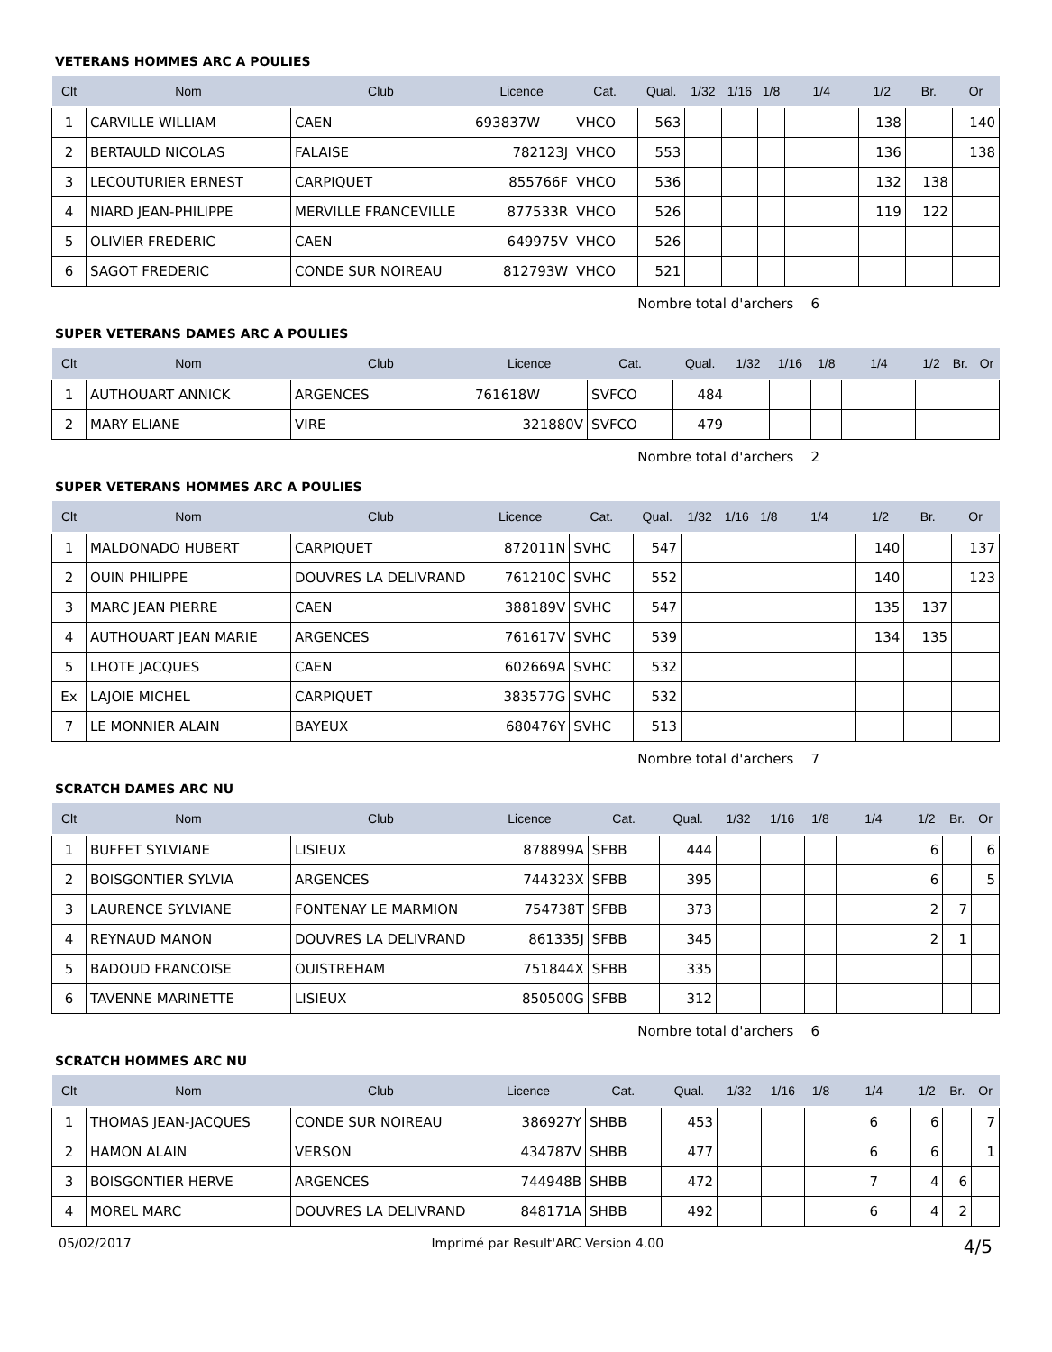VETERANS HOMMES ARC A POULIES
| Clt | Nom | Club | Licence | Cat. | Qual. | 1/32 | 1/16 | 1/8 | 1/4 | 1/2 | Br. | Or |
| --- | --- | --- | --- | --- | --- | --- | --- | --- | --- | --- | --- | --- |
| 1 | CARVILLE WILLIAM | CAEN | 693837W | VHCO | 563 | | | | | 138 | | 140 |
| 2 | BERTAULD NICOLAS | FALAISE | 782123J | VHCO | 553 | | | | | 136 | | 138 |
| 3 | LECOUTURIER ERNEST | CARPIQUET | 855766F | VHCO | 536 | | | | | 132 | 138 | |
| 4 | NIARD JEAN-PHILIPPE | MERVILLE FRANCEVILLE | 877533R | VHCO | 526 | | | | | 119 | 122 | |
| 5 | OLIVIER FREDERIC | CAEN | 649975V | VHCO | 526 | | | | | | | |
| 6 | SAGOT FREDERIC | CONDE SUR NOIREAU | 812793W | VHCO | 521 | | | | | | | |
Nombre total d'archers 6
SUPER VETERANS DAMES ARC A POULIES
| Clt | Nom | Club | Licence | Cat. | Qual. | 1/32 | 1/16 | 1/8 | 1/4 | 1/2 | Br. | Or |
| --- | --- | --- | --- | --- | --- | --- | --- | --- | --- | --- | --- | --- |
| 1 | AUTHOUART ANNICK | ARGENCES | 761618W | SVFCO | 484 | | | | | | | |
| 2 | MARY ELIANE | VIRE | 321880V | SVFCO | 479 | | | | | | | |
Nombre total d'archers 2
SUPER VETERANS HOMMES ARC A POULIES
| Clt | Nom | Club | Licence | Cat. | Qual. | 1/32 | 1/16 | 1/8 | 1/4 | 1/2 | Br. | Or |
| --- | --- | --- | --- | --- | --- | --- | --- | --- | --- | --- | --- | --- |
| 1 | MALDONADO HUBERT | CARPIQUET | 872011N | SVHC | 547 | | | | | 140 | | 137 |
| 2 | OUIN PHILIPPE | DOUVRES LA DELIVRAND | 761210C | SVHC | 552 | | | | | 140 | | 123 |
| 3 | MARC JEAN PIERRE | CAEN | 388189V | SVHC | 547 | | | | | 135 | 137 | |
| 4 | AUTHOUART JEAN MARIE | ARGENCES | 761617V | SVHC | 539 | | | | | 134 | 135 | |
| 5 | LHOTE JACQUES | CAEN | 602669A | SVHC | 532 | | | | | | | |
| Ex | LAJOIE MICHEL | CARPIQUET | 383577G | SVHC | 532 | | | | | | | |
| 7 | LE MONNIER ALAIN | BAYEUX | 680476Y | SVHC | 513 | | | | | | | |
Nombre total d'archers 7
SCRATCH DAMES ARC NU
| Clt | Nom | Club | Licence | Cat. | Qual. | 1/32 | 1/16 | 1/8 | 1/4 | 1/2 | Br. | Or |
| --- | --- | --- | --- | --- | --- | --- | --- | --- | --- | --- | --- | --- |
| 1 | BUFFET SYLVIANE | LISIEUX | 878899A | SFBB | 444 | | | | | 6 | | 6 |
| 2 | BOISGONTIER SYLVIA | ARGENCES | 744323X | SFBB | 395 | | | | | 6 | | 5 |
| 3 | LAURENCE SYLVIANE | FONTENAY LE MARMION | 754738T | SFBB | 373 | | | | | 2 | 7 | |
| 4 | REYNAUD MANON | DOUVRES LA DELIVRAND | 861335J | SFBB | 345 | | | | | 2 | 1 | |
| 5 | BADOUD FRANCOISE | OUISTREHAM | 751844X | SFBB | 335 | | | | | | | |
| 6 | TAVENNE MARINETTE | LISIEUX | 850500G | SFBB | 312 | | | | | | | |
Nombre total d'archers 6
SCRATCH HOMMES ARC NU
| Clt | Nom | Club | Licence | Cat. | Qual. | 1/32 | 1/16 | 1/8 | 1/4 | 1/2 | Br. | Or |
| --- | --- | --- | --- | --- | --- | --- | --- | --- | --- | --- | --- | --- |
| 1 | THOMAS JEAN-JACQUES | CONDE SUR NOIREAU | 386927Y | SHBB | 453 | | | | 6 | 6 | | 7 |
| 2 | HAMON ALAIN | VERSON | 434787V | SHBB | 477 | | | | 6 | 6 | | 1 |
| 3 | BOISGONTIER HERVE | ARGENCES | 744948B | SHBB | 472 | | | | 7 | 4 | 6 | |
| 4 | MOREL MARC | DOUVRES LA DELIVRAND | 848171A | SHBB | 492 | | | | 6 | 4 | 2 | |
05/02/2017 Imprimé par Result'ARC Version 4.00 4/5